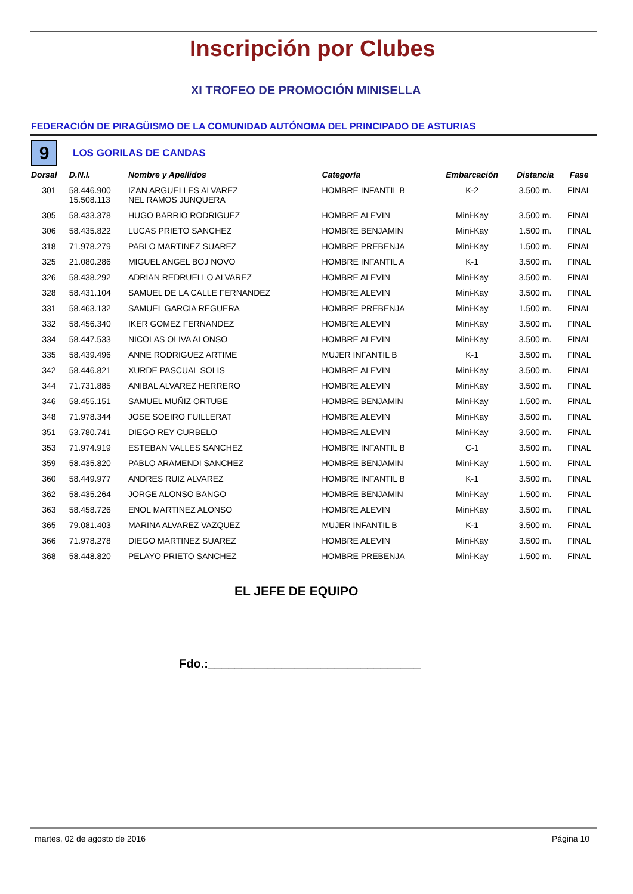Inscripción por Clubes
XI TROFEO DE PROMOCIÓN MINISELLA
FEDERACIÓN DE PIRAGÜISMO DE LA COMUNIDAD AUTÓNOMA DEL PRINCIPADO DE ASTURIAS
9 LOS GORILAS DE CANDAS
| Dorsal | D.N.I. | Nombre y Apellidos | Categoría | Embarcación | Distancia | Fase |
| --- | --- | --- | --- | --- | --- | --- |
| 301 | 58.446.900 15.508.113 | IZAN ARGUELLES ALVAREZ NEL RAMOS JUNQUERA | HOMBRE INFANTIL B | K-2 | 3.500 m. | FINAL |
| 305 | 58.433.378 | HUGO BARRIO RODRIGUEZ | HOMBRE ALEVIN | Mini-Kay | 3.500 m. | FINAL |
| 306 | 58.435.822 | LUCAS PRIETO SANCHEZ | HOMBRE BENJAMIN | Mini-Kay | 1.500 m. | FINAL |
| 318 | 71.978.279 | PABLO MARTINEZ SUAREZ | HOMBRE PREBENJA | Mini-Kay | 1.500 m. | FINAL |
| 325 | 21.080.286 | MIGUEL ANGEL BOJ NOVO | HOMBRE INFANTIL A | K-1 | 3.500 m. | FINAL |
| 326 | 58.438.292 | ADRIAN REDRUELLO ALVAREZ | HOMBRE ALEVIN | Mini-Kay | 3.500 m. | FINAL |
| 328 | 58.431.104 | SAMUEL DE LA CALLE FERNANDEZ | HOMBRE ALEVIN | Mini-Kay | 3.500 m. | FINAL |
| 331 | 58.463.132 | SAMUEL GARCIA REGUERA | HOMBRE PREBENJA | Mini-Kay | 1.500 m. | FINAL |
| 332 | 58.456.340 | IKER GOMEZ FERNANDEZ | HOMBRE ALEVIN | Mini-Kay | 3.500 m. | FINAL |
| 334 | 58.447.533 | NICOLAS OLIVA ALONSO | HOMBRE ALEVIN | Mini-Kay | 3.500 m. | FINAL |
| 335 | 58.439.496 | ANNE RODRIGUEZ ARTIME | MUJER INFANTIL B | K-1 | 3.500 m. | FINAL |
| 342 | 58.446.821 | XURDE PASCUAL SOLIS | HOMBRE ALEVIN | Mini-Kay | 3.500 m. | FINAL |
| 344 | 71.731.885 | ANIBAL ALVAREZ HERRERO | HOMBRE ALEVIN | Mini-Kay | 3.500 m. | FINAL |
| 346 | 58.455.151 | SAMUEL MUÑIZ ORTUBE | HOMBRE BENJAMIN | Mini-Kay | 1.500 m. | FINAL |
| 348 | 71.978.344 | JOSE SOEIRO FUILLERAT | HOMBRE ALEVIN | Mini-Kay | 3.500 m. | FINAL |
| 351 | 53.780.741 | DIEGO REY CURBELO | HOMBRE ALEVIN | Mini-Kay | 3.500 m. | FINAL |
| 353 | 71.974.919 | ESTEBAN VALLES SANCHEZ | HOMBRE INFANTIL B | C-1 | 3.500 m. | FINAL |
| 359 | 58.435.820 | PABLO ARAMENDI SANCHEZ | HOMBRE BENJAMIN | Mini-Kay | 1.500 m. | FINAL |
| 360 | 58.449.977 | ANDRES RUIZ ALVAREZ | HOMBRE INFANTIL B | K-1 | 3.500 m. | FINAL |
| 362 | 58.435.264 | JORGE ALONSO BANGO | HOMBRE BENJAMIN | Mini-Kay | 1.500 m. | FINAL |
| 363 | 58.458.726 | ENOL MARTINEZ ALONSO | HOMBRE ALEVIN | Mini-Kay | 3.500 m. | FINAL |
| 365 | 79.081.403 | MARINA ALVAREZ VAZQUEZ | MUJER INFANTIL B | K-1 | 3.500 m. | FINAL |
| 366 | 71.978.278 | DIEGO MARTINEZ SUAREZ | HOMBRE ALEVIN | Mini-Kay | 3.500 m. | FINAL |
| 368 | 58.448.820 | PELAYO PRIETO SANCHEZ | HOMBRE PREBENJA | Mini-Kay | 1.500 m. | FINAL |
EL JEFE DE EQUIPO
Fdo.:________________________________
martes, 02 de agosto de 2016 Página 10